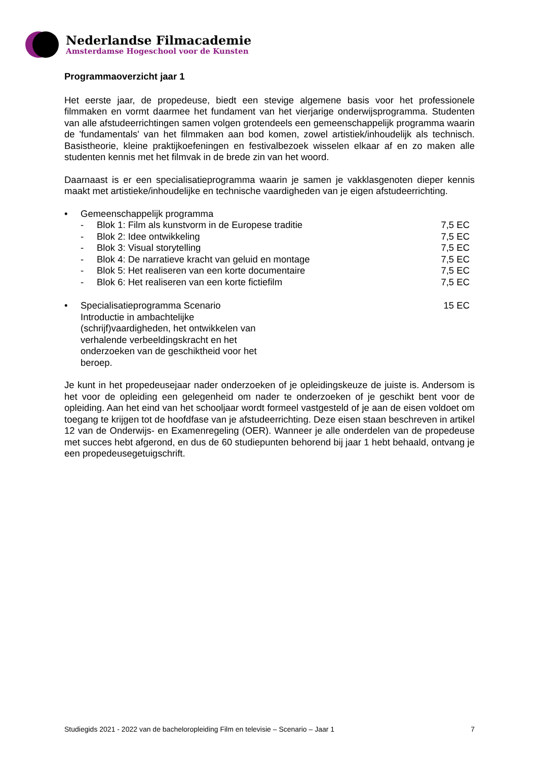Nederlandse Filmacademie
Amsterdamse Hogeschool voor de Kunsten
Programmaoverzicht jaar 1
Het eerste jaar, de propedeuse, biedt een stevige algemene basis voor het professionele filmmaken en vormt daarmee het fundament van het vierjarige onderwijsprogramma. Studenten van alle afstudeerrichtingen samen volgen grotendeels een gemeenschappelijk programma waarin de 'fundamentals' van het filmmaken aan bod komen, zowel artistiek/inhoudelijk als technisch. Basistheorie, kleine praktijkoefeningen en festivalbezoek wisselen elkaar af en zo maken alle studenten kennis met het filmvak in de brede zin van het woord.
Daarnaast is er een specialisatieprogramma waarin je samen je vakklasgenoten dieper kennis maakt met artistieke/inhoudelijke en technische vaardigheden van je eigen afstudeerrichting.
• Gemeenschappelijk programma
- Blok 1: Film als kunstvorm in de Europese traditie 7,5 EC
- Blok 2: Idee ontwikkeling 7,5 EC
- Blok 3: Visual storytelling 7,5 EC
- Blok 4: De narratieve kracht van geluid en montage 7,5 EC
- Blok 5: Het realiseren van een korte documentaire 7,5 EC
- Blok 6: Het realiseren van een korte fictiefilm 7,5 EC
• Specialisatieprogramma Scenario
Introductie in ambachtelijke (schrijf)vaardigheden, het ontwikkelen van verhalende verbeeldingskracht en het onderzoeken van de geschiktheid voor het beroep. 15 EC
Je kunt in het propedeusejaar nader onderzoeken of je opleidingskeuze de juiste is. Andersom is het voor de opleiding een gelegenheid om nader te onderzoeken of je geschikt bent voor de opleiding. Aan het eind van het schooljaar wordt formeel vastgesteld of je aan de eisen voldoet om toegang te krijgen tot de hoofdfase van je afstudeerrichting. Deze eisen staan beschreven in artikel 12 van de Onderwijs- en Examenregeling (OER). Wanneer je alle onderdelen van de propedeuse met succes hebt afgerond, en dus de 60 studiepunten behorend bij jaar 1 hebt behaald, ontvang je een propedeusegetuigschrift.
Studiegids 2021 - 2022 van de bacheloropleiding Film en televisie – Scenario – Jaar 1 7